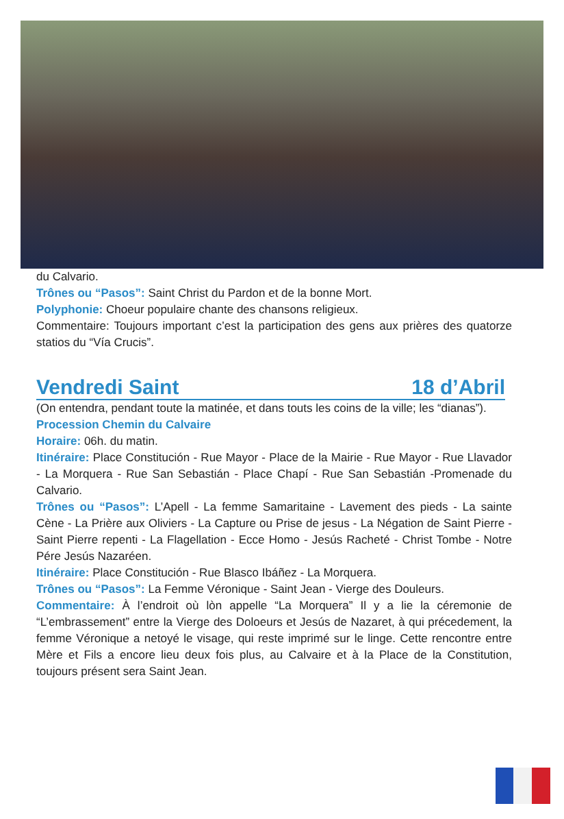du Calvario.
Trônes ou “Pasos”: Saint Christ du Pardon et de la bonne Mort.
Polyphonie: Choeur populaire chante des chansons religieux.
Commentaire: Toujours important c’est la participation des gens aux prières des quatorze statios du “Vía Crucis”.
Vendredi Saint 18 d’Abril
(On entendra, pendant toute la matinée, et dans touts les coins de la ville; les “dianas”).
Procession Chemin du Calvaire
Horaire: 06h. du matin.
Itinéraire: Place Constitución - Rue Mayor - Place de la Mairie - Rue Mayor - Rue Llavador - La Morquera - Rue San Sebastián - Place Chapí - Rue San Sebastián -Promenade du Calvario.
Trônes ou “Pasos”: L’Apell - La femme Samaritaine - Lavement des pieds - La sainte Cène - La Prière aux Oliviers - La Capture ou Prise de jesus - La Négation de Saint Pierre - Saint Pierre repenti - La Flagellation - Ecce Homo - Jesús Racheté - Christ Tombe - Notre Pére Jesús Nazaréen.
Itinéraire: Place Constitución - Rue Blasco Ibáñez - La Morquera.
Trônes ou “Pasos”: La Femme Véronique - Saint Jean - Vierge des Douleurs.
Commentaire: À l’endroit où lòn appelle “La Morquera” Il y a lie la céremonie de “L’embrassement” entre la Vierge des Doloeurs et Jesús de Nazaret, à qui précedement, la femme Véronique a netoyé le visage, qui reste imprimé sur le linge. Cette rencontre entre Mère et Fils a encore lieu deux fois plus, au Calvaire et à la Place de la Constitution, toujours présent sera Saint Jean.